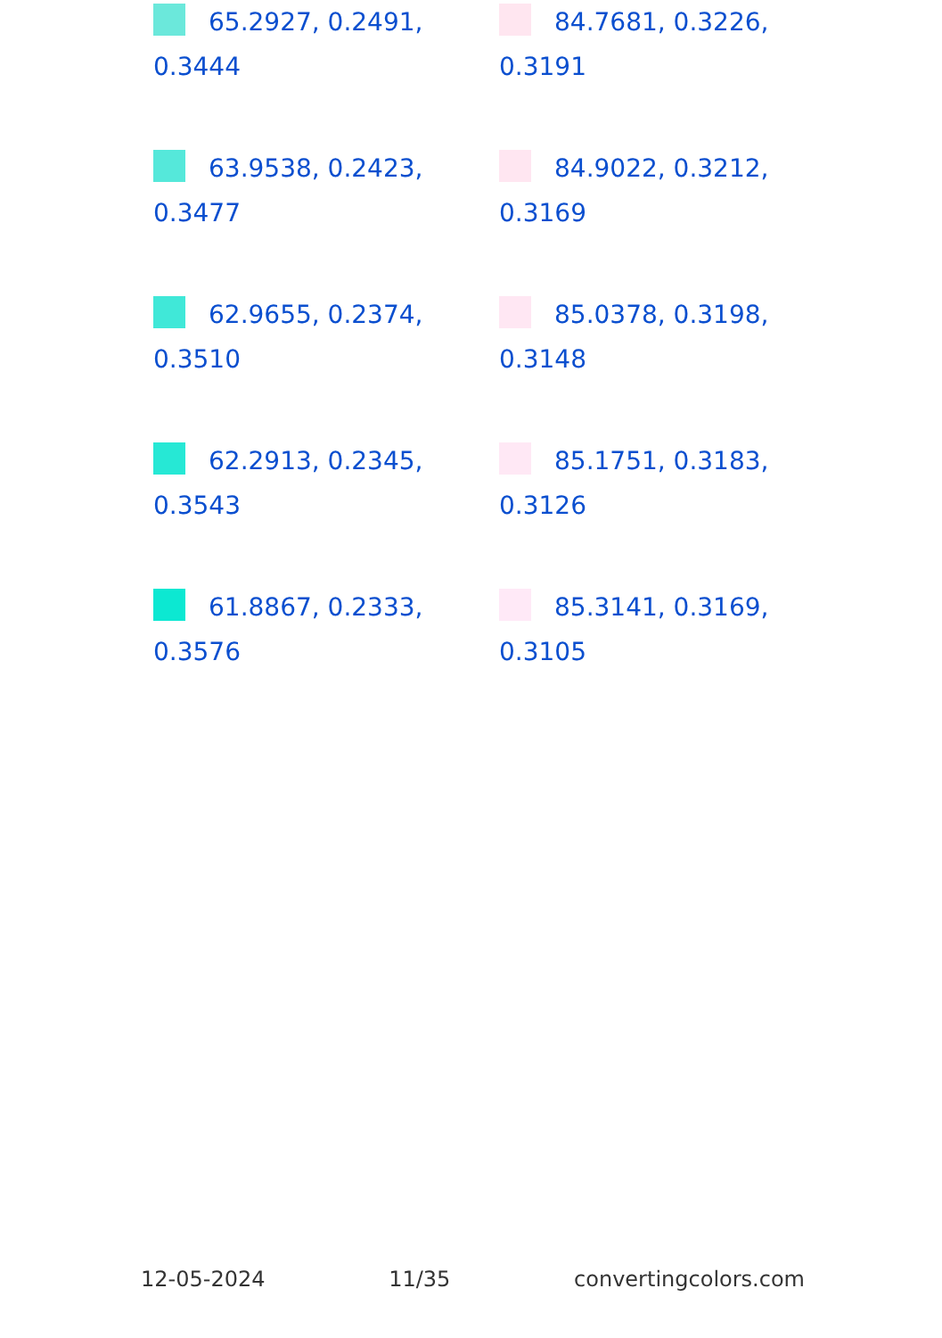65.2927, 0.2491, 0.3444
84.7681, 0.3226, 0.3191
63.9538, 0.2423, 0.3477
84.9022, 0.3212, 0.3169
62.9655, 0.2374, 0.3510
85.0378, 0.3198, 0.3148
62.2913, 0.2345, 0.3543
85.1751, 0.3183, 0.3126
61.8867, 0.2333, 0.3576
85.3141, 0.3169, 0.3105
12-05-2024 11/35 convertingcolors.com